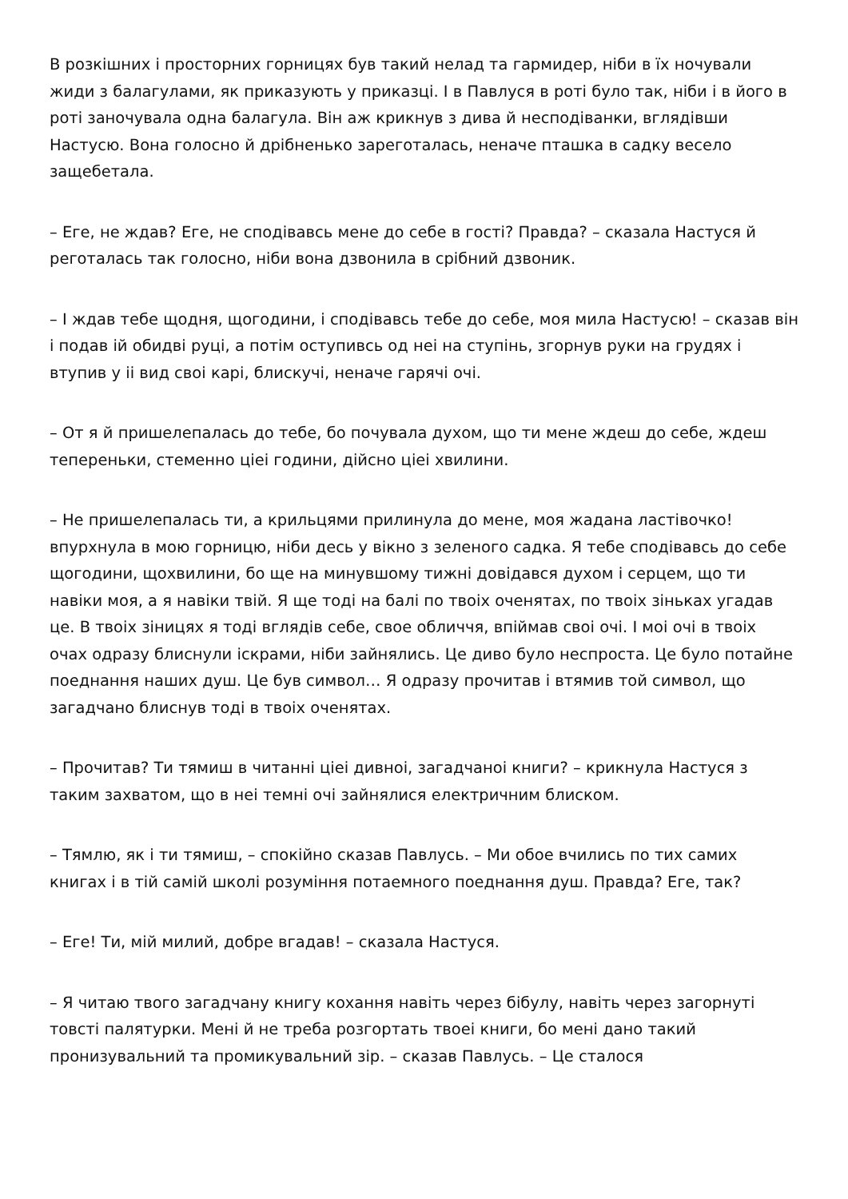В розкішних і просторних горницях був такий нелад та гармидер, ніби в їх ночували жиди з балагулами, як приказують у приказці. І в Павлуся в роті було так, ніби і в його в роті заночувала одна балагула. Він аж крикнув з дива й несподіванки, вглядівши Настусю. Вона голосно й дрібненько зареготалась, неначе пташка в садку весело защебетала.
– Еге, не ждав? Еге, не сподівавсь мене до себе в гості? Правда? – сказала Настуся й реготалась так голосно, ніби вона дзвонила в срібний дзвоник.
– І ждав тебе щодня, щогодини, і сподівавсь тебе до себе, моя мила Настусю! – сказав він і подав ій обидві руці, а потім оступивсь од неі на ступінь, згорнув руки на грудях і втупив у іі вид своі карі, блискучі, неначе гарячі очі.
– От я й пришелепалась до тебе, бо почувала духом, що ти мене ждеш до себе, ждеш тепереньки, стеменно ціеі години, дійсно ціеі хвилини.
– Не пришелепалась ти, а крильцями прилинула до мене, моя жадана ластівочко! впурхнула в мою горницю, ніби десь у вікно з зеленого садка. Я тебе сподівавсь до себе щогодини, щохвилини, бо ще на минувшому тижні довідався духом і серцем, що ти навіки моя, а я навіки твій. Я ще тоді на балі по твоіх оченятах, по твоіх зіньках угадав це. В твоіх зіницях я тоді вглядів себе, свое обличчя, впіймав своі очі. І моі очі в твоіх очах одразу блиснули іскрами, ніби зайнялись. Це диво було неспроста. Це було потайне поеднання наших душ. Це був символ… Я одразу прочитав і втямив той символ, що загадчано блиснув тоді в твоіх оченятах.
– Прочитав? Ти тямиш в читанні ціеі дивноі, загадчаноі книги? – крикнула Настуся з таким захватом, що в неі темні очі зайнялися електричним блиском.
– Тямлю, як і ти тямиш, – спокійно сказав Павлусь. – Ми обое вчились по тих самих книгах і в тій самій школі розуміння потаемного поеднання душ. Правда? Еге, так?
– Еге! Ти, мій милий, добре вгадав! – сказала Настуся.
– Я читаю твого загадчану книгу кохання навіть через бібулу, навіть через загорнуті товсті палятурки. Мені й не треба розгортать твоеі книги, бо мені дано такий пронизувальний та промикувальний зір. – сказав Павлусь. – Це сталося